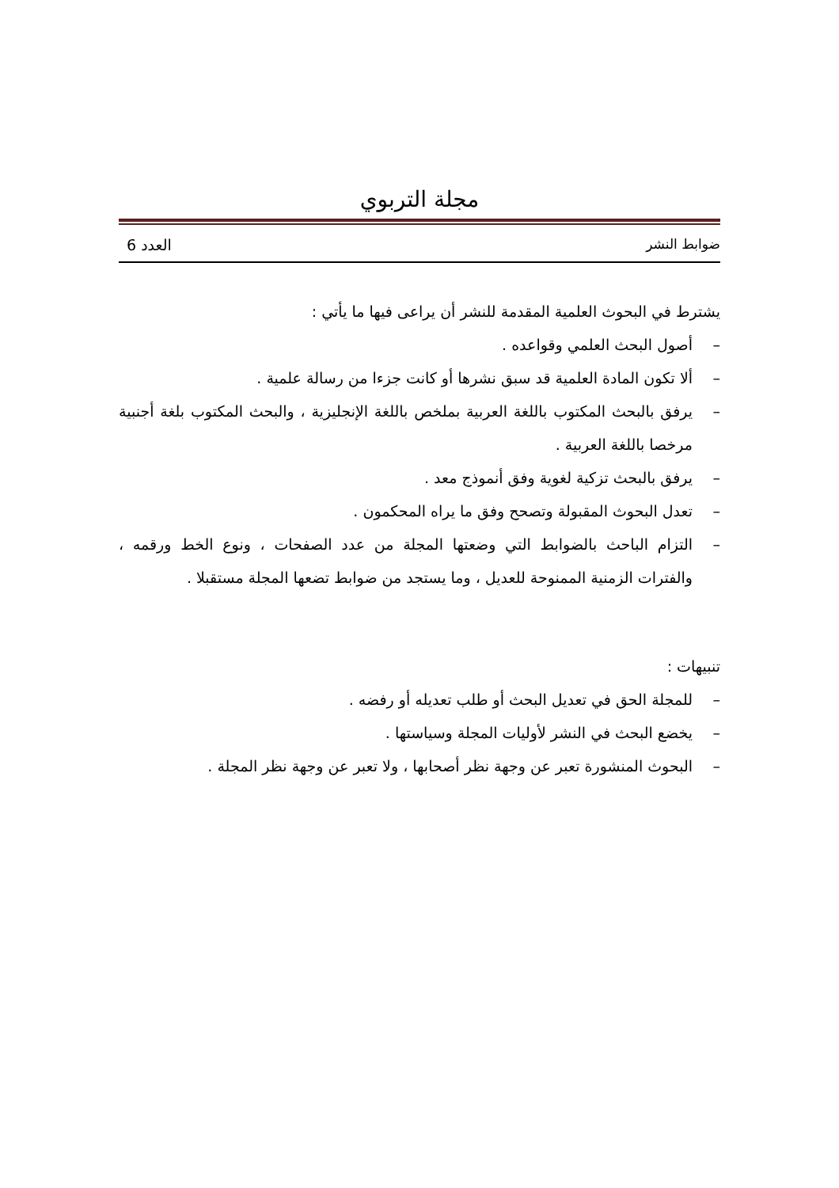مجلة التربوي
ضوابط النشر العدد 6
يشترط في البحوث العلمية المقدمة للنشر أن يراعى فيها ما يأتي :
– أصول البحث العلمي وقواعده .
– ألا تكون المادة العلمية قد سبق نشرها أو كانت جزءا من رسالة علمية .
– يرفق بالبحث المكتوب باللغة العربية بملخص باللغة الإنجليزية ، والبحث المكتوب بلغة أجنبية مرخصا باللغة العربية .
– يرفق بالبحث تزكية لغوية وفق أنموذج معد .
– تعدل البحوث المقبولة وتصحح وفق ما يراه المحكمون .
– التزام الباحث بالضوابط التي وضعتها المجلة من عدد الصفحات ، ونوع الخط ورقمه ، والفترات الزمنية الممنوحة للعديل ، وما يستجد من ضوابط تضعها المجلة مستقبلا .
تنبيهات :
– للمجلة الحق في تعديل البحث أو طلب تعديله أو رفضه .
– يخضع البحث في النشر لأوليات المجلة وسياستها .
– البحوث المنشورة تعبر عن وجهة نظر أصحابها ، ولا تعبر عن وجهة نظر المجلة .